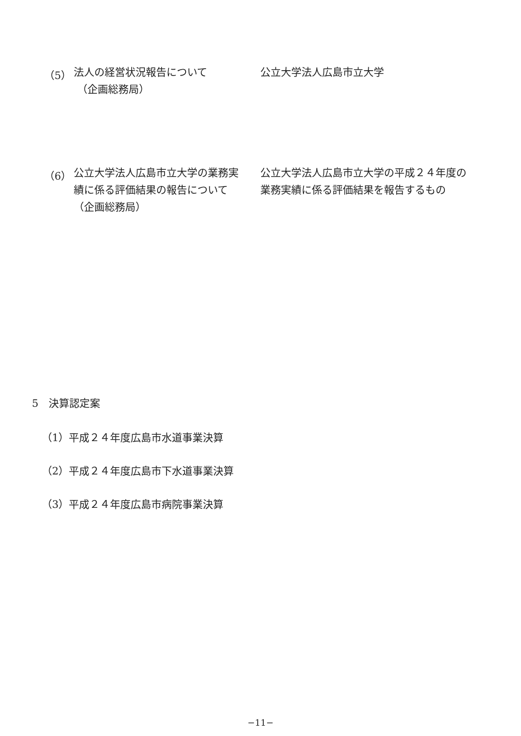（5）
法人の経営状況報告について
（企画総務局）
公立大学法人広島市立大学
（6）
公立大学法人広島市立大学の業務実績に係る評価結果の報告について（企画総務局）
公立大学法人広島市立大学の平成２４年度の業務実績に係る評価結果を報告するもの
5　決算認定案
（1）平成２４年度広島市水道事業決算
（2）平成２４年度広島市下水道事業決算
（3）平成２４年度広島市病院事業決算
−11−